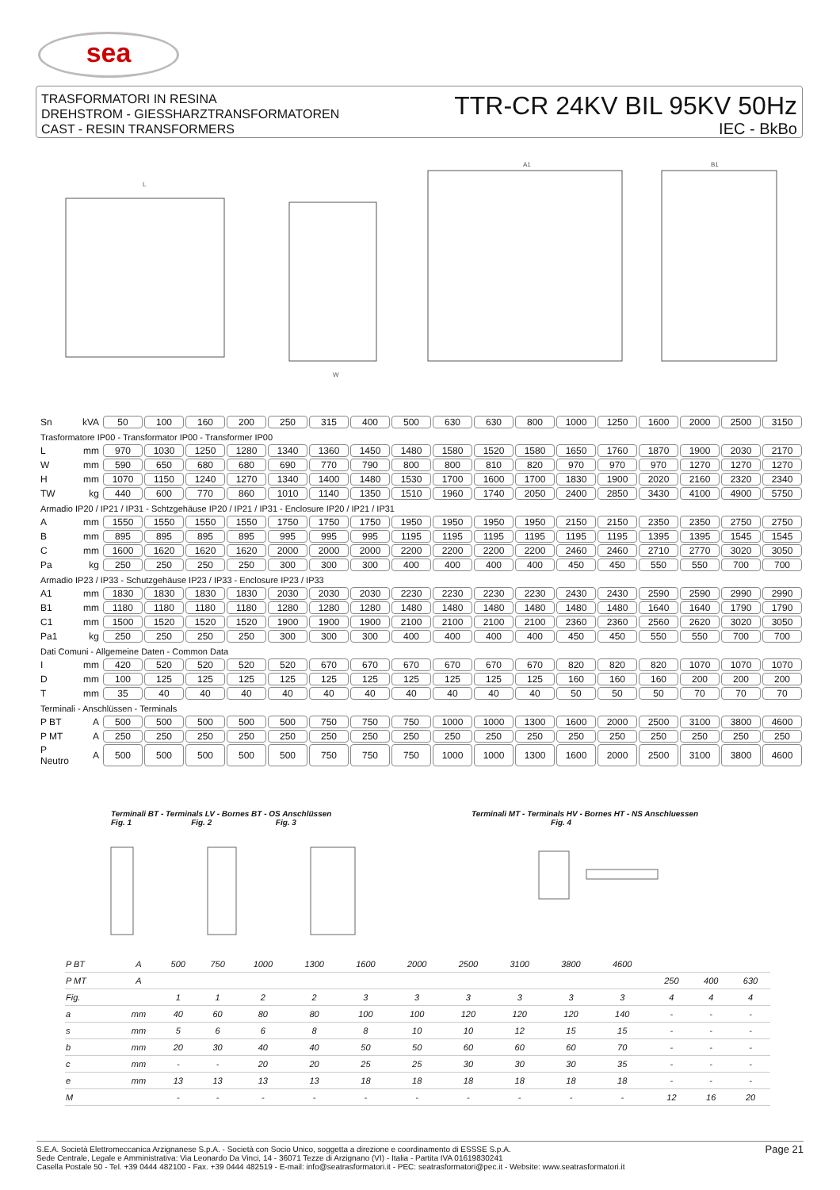sea
TRASFORMATORI IN RESINA
DREHSTROM - GIESSHARZTRANSFORMATOREN
CAST - RESIN TRANSFORMERS
TTR-CR 24KV BIL 95KV 50Hz
IEC - BkBo
L
A1
B1
W
| Sn | kVA | 50 | 100 | 160 | 200 | 250 | 315 | 400 | 500 | 630 | 630 | 800 | 1000 | 1250 | 1600 | 2000 | 2500 | 3150 |
| Trasformatore IP00 - Transformator IP00 - Transformer IP00 | | | | | | | | | | | | | | | | | | |
| L | mm | 970 | 1030 | 1250 | 1280 | 1340 | 1360 | 1450 | 1480 | 1580 | 1520 | 1580 | 1650 | 1760 | 1870 | 1900 | 2030 | 2170 |
| W | mm | 590 | 650 | 680 | 680 | 690 | 770 | 790 | 800 | 800 | 810 | 820 | 970 | 970 | 970 | 1270 | 1270 | 1270 |
| H | mm | 1070 | 1150 | 1240 | 1270 | 1340 | 1400 | 1480 | 1530 | 1700 | 1600 | 1700 | 1830 | 1900 | 2020 | 2160 | 2320 | 2340 |
| TW | kg | 440 | 600 | 770 | 860 | 1010 | 1140 | 1350 | 1510 | 1960 | 1740 | 2050 | 2400 | 2850 | 3430 | 4100 | 4900 | 5750 |
| Armadio IP20 / IP21 / IP31 - Schtzgehäuse IP20 / IP21 / IP31 - Enclosure IP20 / IP21 / IP31 | | | | | | | | | | | | | | | | | | |
| A | mm | 1550 | 1550 | 1550 | 1550 | 1750 | 1750 | 1750 | 1950 | 1950 | 1950 | 1950 | 2150 | 2150 | 2350 | 2350 | 2750 | 2750 |
| B | mm | 895 | 895 | 895 | 895 | 995 | 995 | 995 | 1195 | 1195 | 1195 | 1195 | 1195 | 1195 | 1395 | 1395 | 1545 | 1545 |
| C | mm | 1600 | 1620 | 1620 | 1620 | 2000 | 2000 | 2000 | 2200 | 2200 | 2200 | 2200 | 2460 | 2460 | 2710 | 2770 | 3020 | 3050 |
| Pa | kg | 250 | 250 | 250 | 250 | 300 | 300 | 300 | 400 | 400 | 400 | 400 | 450 | 450 | 550 | 550 | 700 | 700 |
| Armadio IP23 / IP33 - Schutzgehäuse IP23 / IP33 - Enclosure IP23 / IP33 | | | | | | | | | | | | | | | | | | |
| A1 | mm | 1830 | 1830 | 1830 | 1830 | 2030 | 2030 | 2030 | 2230 | 2230 | 2230 | 2230 | 2430 | 2430 | 2590 | 2590 | 2990 | 2990 |
| B1 | mm | 1180 | 1180 | 1180 | 1180 | 1280 | 1280 | 1280 | 1480 | 1480 | 1480 | 1480 | 1480 | 1480 | 1640 | 1640 | 1790 | 1790 |
| C1 | mm | 1500 | 1520 | 1520 | 1520 | 1900 | 1900 | 1900 | 2100 | 2100 | 2100 | 2100 | 2360 | 2360 | 2560 | 2620 | 3020 | 3050 |
| Pa1 | kg | 250 | 250 | 250 | 250 | 300 | 300 | 300 | 400 | 400 | 400 | 400 | 450 | 450 | 550 | 550 | 700 | 700 |
| Dati Comuni - Allgemeine Daten - Common Data | | | | | | | | | | | | | | | | | | |
| I | mm | 420 | 520 | 520 | 520 | 520 | 670 | 670 | 670 | 670 | 670 | 670 | 820 | 820 | 820 | 1070 | 1070 | 1070 |
| D | mm | 100 | 125 | 125 | 125 | 125 | 125 | 125 | 125 | 125 | 125 | 125 | 160 | 160 | 160 | 200 | 200 | 200 |
| T | mm | 35 | 40 | 40 | 40 | 40 | 40 | 40 | 40 | 40 | 40 | 40 | 50 | 50 | 50 | 70 | 70 | 70 |
| Terminali - Anschlüssen - Terminals | | | | | | | | | | | | | | | | | | |
| P BT | A | 500 | 500 | 500 | 500 | 500 | 750 | 750 | 750 | 1000 | 1000 | 1300 | 1600 | 2000 | 2500 | 3100 | 3800 | 4600 |
| P MT | A | 250 | 250 | 250 | 250 | 250 | 250 | 250 | 250 | 250 | 250 | 250 | 250 | 250 | 250 | 250 | 250 | 250 |
| P Neutro | A | 500 | 500 | 500 | 500 | 500 | 750 | 750 | 750 | 1000 | 1000 | 1300 | 1600 | 2000 | 2500 | 3100 | 3800 | 4600 |
Terminali BT - Terminals LV - Bornes BT - OS Anschlüssen
Fig. 1 Fig. 2 Fig. 3
Terminali MT - Terminals HV - Bornes HT - NS Anschluessen
Fig. 4
| P BT | A | 500 | 750 | 1000 | 1300 | 1600 | 2000 | 2500 | 3100 | 3800 | 4600 | | | | |
| P MT | A | | | | | | | | | | | | 250 | 400 | 630 |
| Fig. | | 1 | 1 | 2 | 2 | 3 | 3 | 3 | 3 | 3 | 3 | | 4 | 4 | 4 |
| a | mm | 40 | 60 | 80 | 80 | 100 | 100 | 120 | 120 | 120 | 140 | | - | - | - |
| s | mm | 5 | 6 | 6 | 8 | 8 | 10 | 10 | 12 | 15 | 15 | | - | - | - |
| b | mm | 20 | 30 | 40 | 40 | 50 | 50 | 60 | 60 | 60 | 70 | | - | - | - |
| c | mm | - | - | 20 | 20 | 25 | 25 | 30 | 30 | 30 | 35 | | - | - | - |
| e | mm | 13 | 13 | 13 | 13 | 18 | 18 | 18 | 18 | 18 | 18 | | - | - | - |
| M | | - | - | - | - | - | - | - | - | - | - | | 12 | 16 | 20 |
S.E.A. Società Elettromeccanica Arzignanese S.p.A. - Società con Socio Unico, soggetta a direzione e coordinamento di ESSSE S.p.A.
Sede Centrale, Legale e Amministrativa: Via Leonardo Da Vinci, 14 - 36071 Tezze di Arzignano (VI) - Italia - Partita IVA 01619830241
Casella Postale 50 - Tel. +39 0444 482100 - Fax. +39 0444 482519 - E-mail: info@seatrasformatori.it - PEC: seatrasformatori@pec.it - Website: www.seatrasformatori.it
Page 21